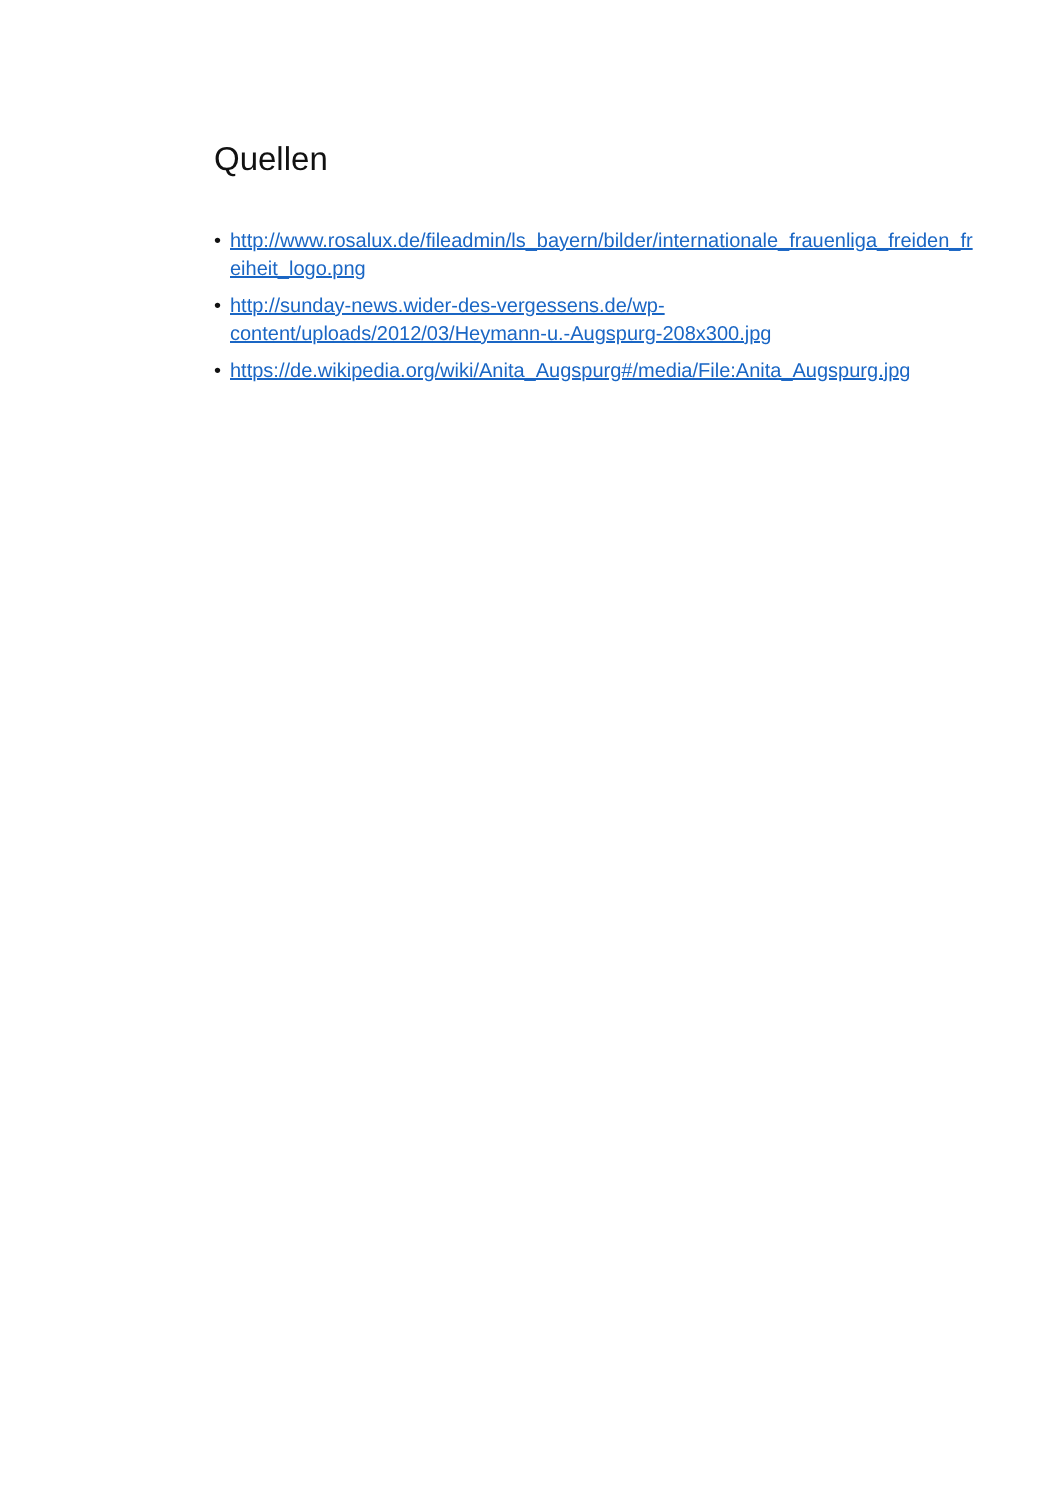Quellen
• http://www.rosalux.de/fileadmin/ls_bayern/bilder/internationale_frauenliga_freiden_freiheit_logo.png
• http://sunday-news.wider-des-vergessens.de/wp-
content/uploads/2012/03/Heymann-u.-Augspurg-208x300.jpg
• https://de.wikipedia.org/wiki/Anita_Augspurg#/media/File:Anita_Augspurg.jpg